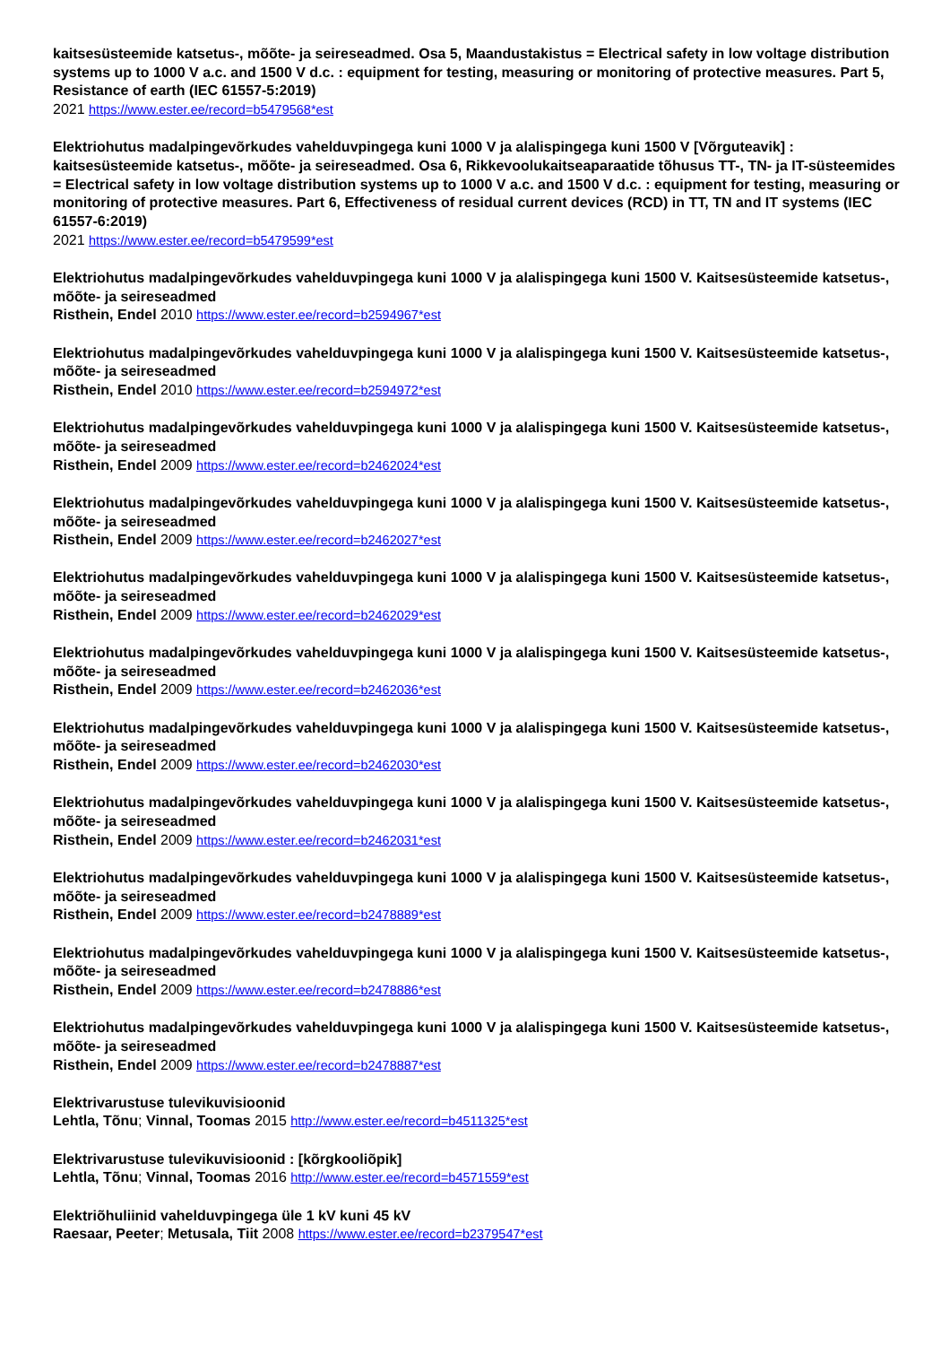kaitsesüsteemide katsetus-, mõõte- ja seireseadmed. Osa 5, Maandustakistus = Electrical safety in low voltage distribution systems up to 1000 V a.c. and 1500 V d.c. : equipment for testing, measuring or monitoring of protective measures. Part 5, Resistance of earth (IEC 61557-5:2019)
2021 https://www.ester.ee/record=b5479568*est
Elektriohutus madalpingevõrkudes vahelduvpingega kuni 1000 V ja alalispingega kuni 1500 V [Võrguteavik] : kaitsesüsteemide katsetus-, mõõte- ja seireseadmed. Osa 6, Rikkevoolukaitseaparaatide tõhusus TT-, TN- ja IT-süsteemides = Electrical safety in low voltage distribution systems up to 1000 V a.c. and 1500 V d.c. : equipment for testing, measuring or monitoring of protective measures. Part 6, Effectiveness of residual current devices (RCD) in TT, TN and IT systems (IEC 61557-6:2019)
2021 https://www.ester.ee/record=b5479599*est
Elektriohutus madalpingevõrkudes vahelduvpingega kuni 1000 V ja alalispingega kuni 1500 V. Kaitsesüsteemide katsetus-, mõõte- ja seireseadmed
Risthein, Endel 2010 https://www.ester.ee/record=b2594967*est
Elektriohutus madalpingevõrkudes vahelduvpingega kuni 1000 V ja alalispingega kuni 1500 V. Kaitsesüsteemide katsetus-, mõõte- ja seireseadmed
Risthein, Endel 2010 https://www.ester.ee/record=b2594972*est
Elektriohutus madalpingevõrkudes vahelduvpingega kuni 1000 V ja alalispingega kuni 1500 V. Kaitsesüsteemide katsetus-, mõõte- ja seireseadmed
Risthein, Endel 2009 https://www.ester.ee/record=b2462024*est
Elektriohutus madalpingevõrkudes vahelduvpingega kuni 1000 V ja alalispingega kuni 1500 V. Kaitsesüsteemide katsetus-, mõõte- ja seireseadmed
Risthein, Endel 2009 https://www.ester.ee/record=b2462027*est
Elektriohutus madalpingevõrkudes vahelduvpingega kuni 1000 V ja alalispingega kuni 1500 V. Kaitsesüsteemide katsetus-, mõõte- ja seireseadmed
Risthein, Endel 2009 https://www.ester.ee/record=b2462029*est
Elektriohutus madalpingevõrkudes vahelduvpingega kuni 1000 V ja alalispingega kuni 1500 V. Kaitsesüsteemide katsetus-, mõõte- ja seireseadmed
Risthein, Endel 2009 https://www.ester.ee/record=b2462036*est
Elektriohutus madalpingevõrkudes vahelduvpingega kuni 1000 V ja alalispingega kuni 1500 V. Kaitsesüsteemide katsetus-, mõõte- ja seireseadmed
Risthein, Endel 2009 https://www.ester.ee/record=b2462030*est
Elektriohutus madalpingevõrkudes vahelduvpingega kuni 1000 V ja alalispingega kuni 1500 V. Kaitsesüsteemide katsetus-, mõõte- ja seireseadmed
Risthein, Endel 2009 https://www.ester.ee/record=b2462031*est
Elektriohutus madalpingevõrkudes vahelduvpingega kuni 1000 V ja alalispingega kuni 1500 V. Kaitsesüsteemide katsetus-, mõõte- ja seireseadmed
Risthein, Endel 2009 https://www.ester.ee/record=b2478889*est
Elektriohutus madalpingevõrkudes vahelduvpingega kuni 1000 V ja alalispingega kuni 1500 V. Kaitsesüsteemide katsetus-, mõõte- ja seireseadmed
Risthein, Endel 2009 https://www.ester.ee/record=b2478886*est
Elektriohutus madalpingevõrkudes vahelduvpingega kuni 1000 V ja alalispingega kuni 1500 V. Kaitsesüsteemide katsetus-, mõõte- ja seireseadmed
Risthein, Endel 2009 https://www.ester.ee/record=b2478887*est
Elektrivarustuse tulevikuvisioonid
Lehtla, Tõnu; Vinnal, Toomas 2015 http://www.ester.ee/record=b4511325*est
Elektrivarustuse tulevikuvisioonid : [kõrgkooliõpik]
Lehtla, Tõnu; Vinnal, Toomas 2016 http://www.ester.ee/record=b4571559*est
Elektriõhuliinid vahelduvpingega üle 1 kV kuni 45 kV
Raesaar, Peeter; Metusala, Tiit 2008 https://www.ester.ee/record=b2379547*est